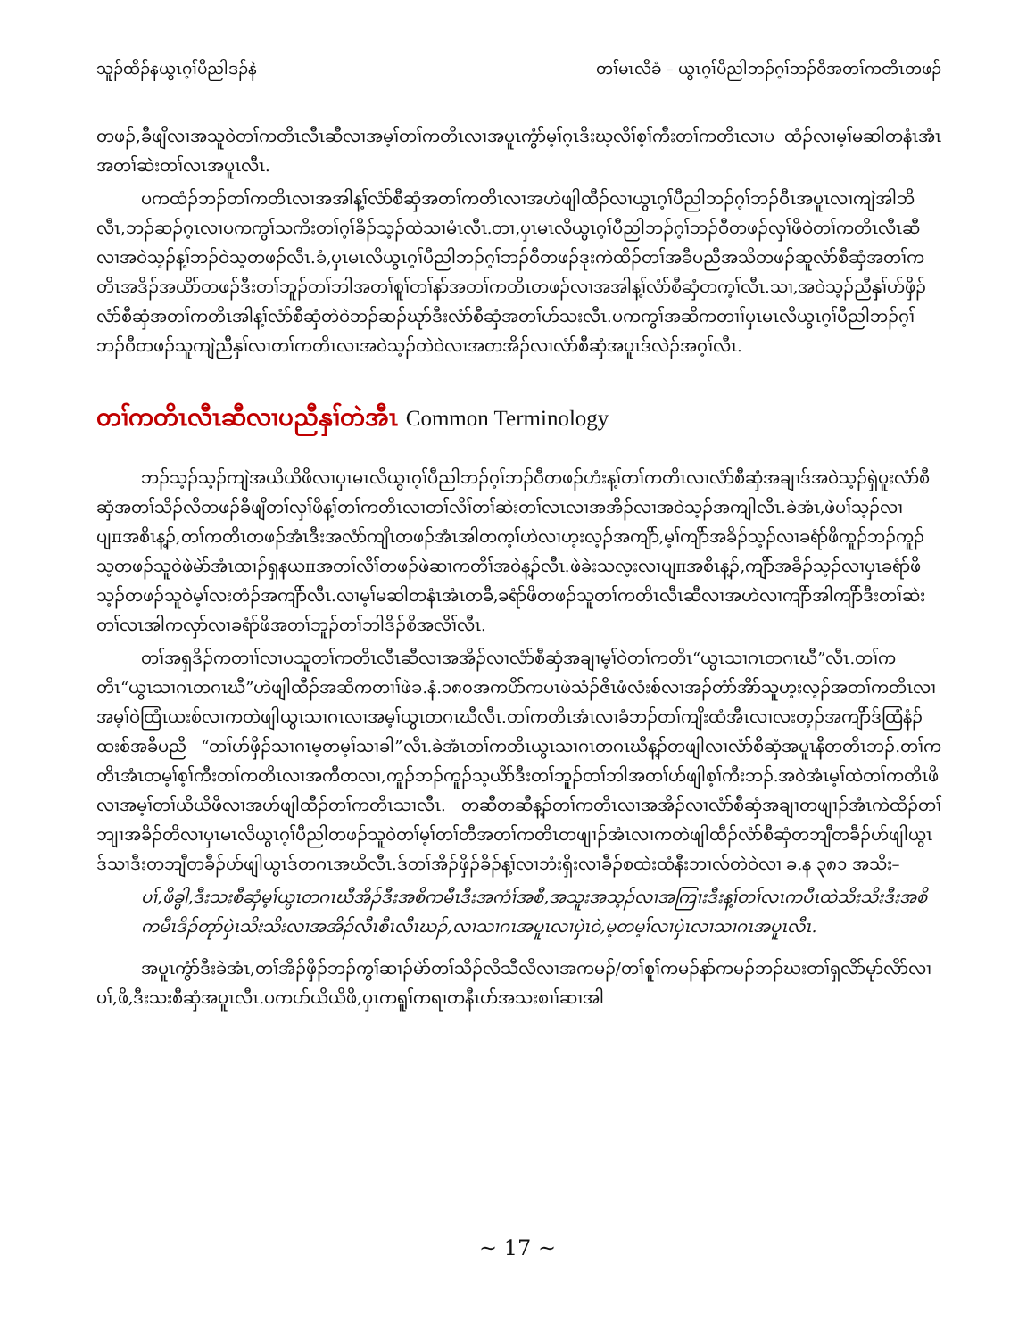သူၣ်ထိၣ်နယွၤဂ့ၢ်ပီညါဒၣ်နဲ တၢ်မၤလိခံ – ယွၤဂ့ၢ်ပီညါဘၣ်ဂ့ၢ်ဘၣ်ဝီအတၢ်ကတိၤတဖၣ်
တဖၣ်,ခီဖျိလၢအသူဝဲတၢ်ကတိၤလီၤဆီလၢအမ့ၢ်တၢ်ကတိၤလၢအပူၤကွံာ်မ့ၢ်ဂ့ၤဒိးဃ့လိၢ်စ့ၢ်ကီးတၢ်ကတိၤလၢပ ထံၣ်လၢမ့ၢ်မဆါတနံၤအံၤအတၢ်ဆဲးတၢ်လၤအပူၤလီၤ.
ပကထံၣ်ဘၣ်တၢ်ကတိၤလၢအအါန့ၢ်လံာ်စီဆှံအတၢ်ကတိၤလၢအဟဲဖျါထီၣ်လၢယွၤဂ့ၢ်ပီညါဘၣ်ဂ့ၢ်ဘၣ်ဝီၤအပူၤလၢကျဲအါဘိလီၤ,ဘၣ်ဆၣ်ဂ့ၤလၢပကကွၢ်သကိးတၢ်ဂ့ၢ်ခိၣ်သ့ၣ်ထဲသၢမံၤလီၤ.တၢ,ပှၤမၤလိယွၤဂ့ၢ်ပီညါဘၣ်ဂ့ၢ်ဘၣ်ဝီတဖၣ်လှၢ်ဖိဝဲတၢ်ကတိၤလီၤဆီလၢအဝဲသ့ၣ်န့ၢ်ဘၣ်ဝဲသ့တဖၣ်လီၤ.ခံ,ပှၤမၤလိယွၤဂ့ၢ်ပီညါဘၣ်ဂ့ၢ်ဘၣ်ဝီတဖၣ်ဒုးကဲထိၣ်တၢ်အခီပညီအသိတဖၣ်ဆူလံာ်စီဆှံအတၢ်ကတိၤအဒိၣ်အယိာ်တဖၣ်ဒီးတၢ်ဘူၣ်တၢ်ဘါအတၢ်စူၢ်တၢ်နာ်အတၢ်ကတိၤတဖၣ်လၢအအါန့ၢ်လံာ်စီဆှံတက့ၢ်လီၤ.သၢ,အဝဲသ့ၣ်ညီနှၢ်ဟ်ဖှိၣ်လံာ်စီဆှံအတၢ်ကတိၤအါန့ၢ်လံာ်စီဆှံတဲဝဲဘၣ်ဆၣ်ဃုာ်ဒီးလံာ်စီဆှံအတၢ်ဟ်သးလီၤ.ပကကွၢ်အဆိကတၢၢ်ပှၤမၤလိယွၤဂ့ၢ်ပီညါဘၣ်ဂ့ၢ်ဘၣ်ဝီတဖၣ်သူကျဲညီနှၢ်လၢတၢ်ကတိၤလၢအဝဲသ့ၣ်တဲဝဲလၢအတအိၣ်လၢလံာ်စီဆှံအပူၤဒ်လဲၣ်အဂ့ၢ်လီၤ.
တၢ်ကတိၤလီၤဆီလၢပညီနှၢ်တဲအီၤ Common Terminology
ဘၣ်သ့ၣ်သ့ၣ်ကျဲအယိယိဖိလၢပှၤမၤလိယွၤဂ့ၢ်ပီညါဘၣ်ဂ့ၢ်ဘၣ်ဝီတဖၣ်ဟံးန့ၢ်တၢ်ကတိၤလၢလံာ်စီဆှံအချၢဒ်အဝဲသ့ၣ်ရှဲပူးလံာ်စီဆှံအတၢ်သိၣ်လိတဖၣ်ခီဖျိတၢ်လှၢ်ဖိန့ၢ်တၢ်ကတိၤလၢတၢ်လိၢ်တၢ်ဆဲးတၢ်လၤလၢအအိၣ်လၢအဝဲသ့ၣ်အကျါလီၤ.ခဲအံၤ,ဖဲပၢ်သ့ၣ်လၢပျπအစိၤန့ၣ်,တၢ်ကတိၤတဖၣ်အံၤဒီးအလံာ်ကျိၤတဖၣ်အံၤအါတက့ၢ်ဟဲလၢဟ့းလ့ၣ်အကျိာ်,မ့ၢ်ကျိာ်အခိၣ်သ့ၣ်လၢခရံာ်ဖိကူၣ်ဘၣ်ကူၣ်သ့တဖၣ်သူဝဲဖဲမဲာ်အံၤထၢၣ်ရှနယπအတၢ်လိၢ်တဖၣ်ဖဲဆၢကတိၢ်အဝဲန့ၣ်လီၤ.ဖဲခဲးသလ့းလၢပျπအစိၤန့ၣ်,ကျိာ်အခိၣ်သ့ၣ်လၢပှၤခရံာ်ဖိသ့ၣ်တဖၣ်သူဝဲမ့ၢ်လးတံၣ်အကျိာ်လီၤ.လၢမ့ၢ်မဆါတနံၤအံၤတခီ,ခရံာ်ဖိတဖၣ်သူတၢ်ကတိၤလီၤဆီလၢအဟဲလၢကျိာ်အါကျိာ်ဒီးတၢ်ဆဲးတၢ်လၤအါကလှာ်လၢခရံာ်ဖိအတၢ်ဘူၣ်တၢ်ဘါဒိၣ်စိအလိၢ်လီၤ.
တၢ်အရှဒိၣ်ကတၢၢ်လၢပသူတၢ်ကတိၤလီၤဆီလၢအအိၣ်လၢလံာ်စီဆှံအချၢမ့ၢ်ဝဲတၢ်ကတိၤ“ယွၤသၢဂၤတဂၤဃီ”လီၤ.တၢ်ကတိၤ“ယွၤသၢဂၤတဂၤဃီ”ဟဲဖျါထီၣ်အဆိကတၢၢ်ဖဲခ.နံ.၁၈၀အကပိာ်ကပၤဖဲသံၣ်ဇိၤဖံလံးစ်လၢအၣ်တံာ်အိာ်သူဟ့းလ့ၣ်အတၢ်ကတိၤလၢအမ့ၢ်ဝဲထြံၤယးစ်လၢကတဲဖျါယွၤသၢဂၤလၢအမ့ၢ်ယွၤတဂၤဃီလီၤ.တၢ်ကတိၤအံၤလၢခံဘၣ်တၢ်ကျိးထံအီၤလၢလးတ့ၣ်အကျိာ်ဒ်ထြံနံၣ်ထးစ်အခီပညီ “တၢ်ပာ်ဖှိၣ်သၢဂၤမ့တမ့ၢ်သၢခါ”လီၤ.ခဲအံၤတၢ်ကတိၤယွၤသၢဂၤတဂၤဃီန့ၣ်တဖျါလၢလံာ်စီဆှံအပူၤနီတတိၤဘၣ်.တၢ်ကတိၤအံၤတမ့ၢ်စ့ၢ်ကီးတၢ်ကတိၤလၢအကီတလၢ,ကူၣ်ဘၣ်ကူၣ်သ့ယိာ်ဒီးတၢ်ဘူၣ်တၢ်ဘါအတၢ်ဟ်ဖျါစ့ၢ်ကီးဘၣ်.အဝဲအံၤမ့ၢ်ထဲတၢ်ကတိၤဖိလၢအမ့ၢ်တၢ်ယိယိဖိလၢအဟ်ဖျါထီၣ်တၢ်ကတိၤသၢလီၤ. တဆီတဆီန့ၣ်တၢ်ကတိၤလၢအအိၣ်လၢလံာ်စီဆှံအချၢတဖျၢၣ်အံၤကဲထိၣ်တၢ်ဘျၢအခိၣ်တိလၢပှၤမၤလိယွၤဂ့ၢ်ပီညါတဖၣ်သူဝဲတၢ်မ့ၢ်တၢ်တီအတၢ်ကတိၤတဖျၢၣ်အံၤလၢကတဲဖျါထီၣ်လံာ်စီဆှံတဘျီတခီၣ်ဟ်ဖျါယွၤဒ်သၢဒီးတဘျီတခီၣ်ဟ်ဖျါယွၤဒ်တဂၤအဃိလီၤ.ဒ်တၢ်အိၣ်ဖှိၣ်ခိၣ်န့ၢ်လၢဘံးရှိးလၢခီၣ်စထဲးထံနီးဘၢလ်တဲဝဲလၢ ခ.န ၃၈၁ အသိး–
ပၢ်,ဖိခွါ,ဒီးသးစီဆှံမ့ၢ်ယွၤတဂၤဃီအိၣ်ဒီးအစိကမီၤဒီးအကံၢ်အစီ,အသူးအသ့ၣ်လၢအကြၢးဒီးန့ၢ်တၢ်လၤကပီၤထဲသိးသိးဒီးအစိကမီၤဒိၣ်တုာ်ပှဲၤသိးသိးလၢအအိၣ်လီၤစီၤလီၤဃၣ်,လၢသၢဂၤအပူၤလၢပှဲၤဝဲ,မ့တမ့ၢ်လၢပှဲၤလၢသၢဂၤအပူၤလီၤ.
အပူၤကွံာ်ဒီးခဲအံၤ,တၢ်အိၣ်ဖှိၣ်ဘၣ်ကွၢ်ဆၢၣ်မဲာ်တၢ်သိၣ်လိသီလိလၢအကမၣ်/တၢ်စူၢ်ကမၣ်နာ်ကမၣ်ဘၣ်ဃးတၢ်ရှလိာ်မုာ်လိာ်လၢပၢ်,ဖိ,ဒီးသးစီဆှံအပူၤလီၤ.ပကပာ်ယိယိဖိ,ပှၤကရူၢ်ကရၢတနီၤပာ်အသးစၢၢ်ဆၢအါ
~ 17 ~